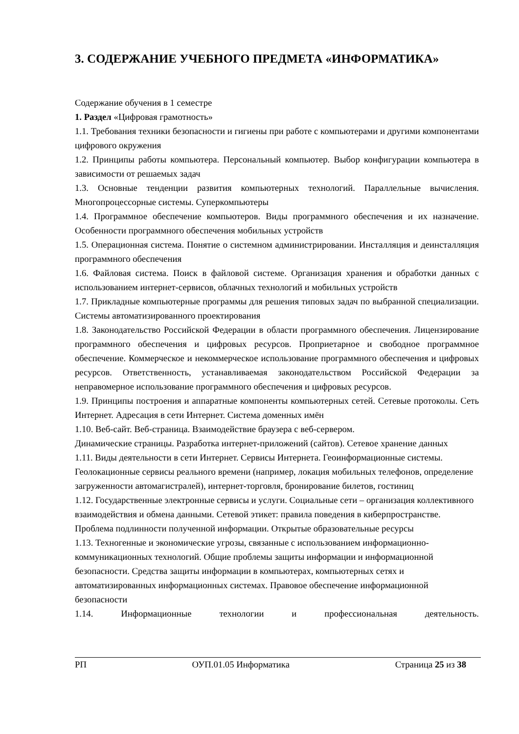3. СОДЕРЖАНИЕ УЧЕБНОГО ПРЕДМЕТА «ИНФОРМАТИКА»
Содержание обучения в 1 семестре
1. Раздел «Цифровая грамотность»
1.1. Требования техники безопасности и гигиены при работе с компьютерами и другими компонентами цифрового окружения
1.2. Принципы работы компьютера. Персональный компьютер. Выбор конфигурации компьютера в зависимости от решаемых задач
1.3. Основные тенденции развития компьютерных технологий. Параллельные вычисления. Многопроцессорные системы. Суперкомпьютеры
1.4. Программное обеспечение компьютеров. Виды программного обеспечения и их назначение. Особенности программного обеспечения мобильных устройств
1.5. Операционная система. Понятие о системном администрировании. Инсталляция и деинсталляция программного обеспечения
1.6. Файловая система. Поиск в файловой системе. Организация хранения и обработки данных с использованием интернет-сервисов, облачных технологий и мобильных устройств
1.7. Прикладные компьютерные программы для решения типовых задач по выбранной специализации. Системы автоматизированного проектирования
1.8. Законодательство Российской Федерации в области программного обеспечения. Лицензирование программного обеспечения и цифровых ресурсов. Проприетарное и свободное программное обеспечение. Коммерческое и некоммерческое использование программного обеспечения и цифровых ресурсов. Ответственность, устанавливаемая законодательством Российской Федерации за неправомерное использование программного обеспечения и цифровых ресурсов.
1.9. Принципы построения и аппаратные компоненты компьютерных сетей. Сетевые протоколы. Сеть Интернет. Адресация в сети Интернет. Система доменных имён
1.10. Веб-сайт. Веб-страница. Взаимодействие браузера с веб-сервером.
Динамические страницы. Разработка интернет-приложений (сайтов). Сетевое хранение данных
1.11. Виды деятельности в сети Интернет. Сервисы Интернета. Геоинформационные системы. Геолокационные сервисы реального времени (например, локация мобильных телефонов, определение загруженности автомагистралей), интернет-торговля, бронирование билетов, гостиниц
1.12. Государственные электронные сервисы и услуги. Социальные сети – организация коллективного взаимодействия и обмена данными. Сетевой этикет: правила поведения в киберпространстве. Проблема подлинности полученной информации. Открытые образовательные ресурсы
1.13. Техногенные и экономические угрозы, связанные с использованием информационно-коммуникационных технологий. Общие проблемы защиты информации и информационной безопасности. Средства защиты информации в компьютерах, компьютерных сетях и автоматизированных информационных системах. Правовое обеспечение информационной безопасности
1.14. Информационные технологии и профессиональная деятельность.
РП ОУП.01.05 Информатика Страница 25 из 38